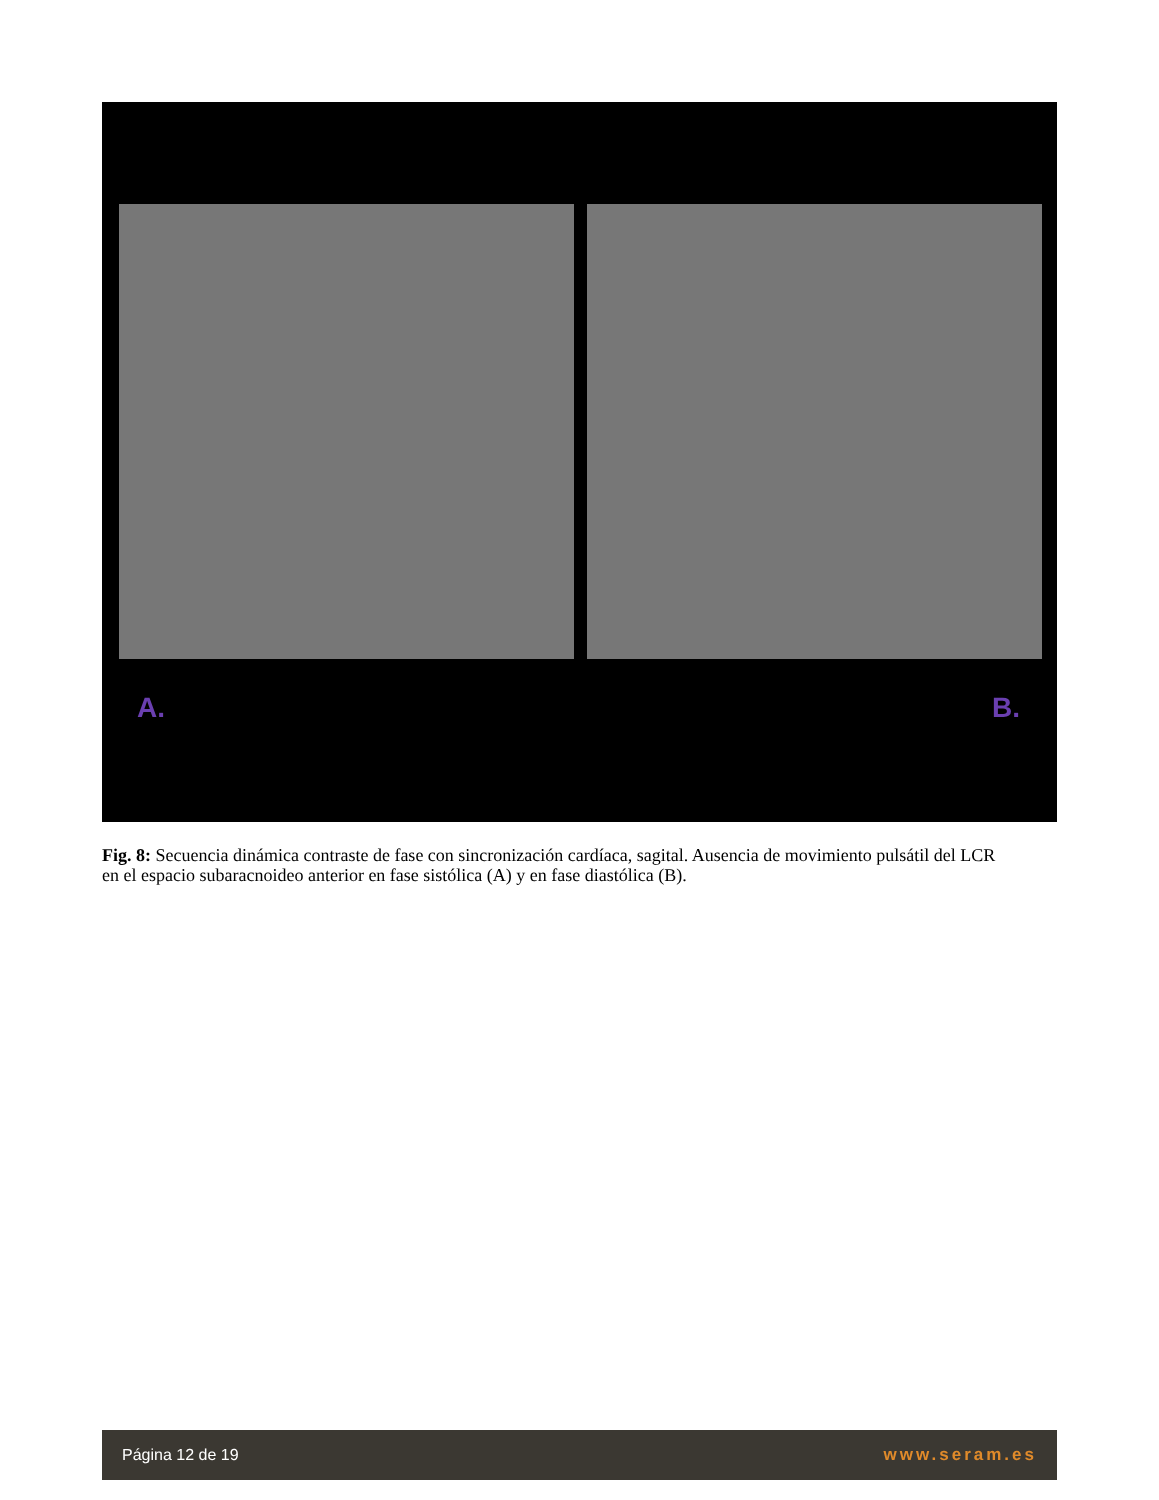A. B.
Fig. 8: Secuencia dinámica contraste de fase con sincronización cardíaca, sagital. Ausencia de movimiento pulsátil del LCR en el espacio subaracnoideo anterior en fase sistólica (A) y en fase diastólica (B).
Página 12 de 19 www.seram.es